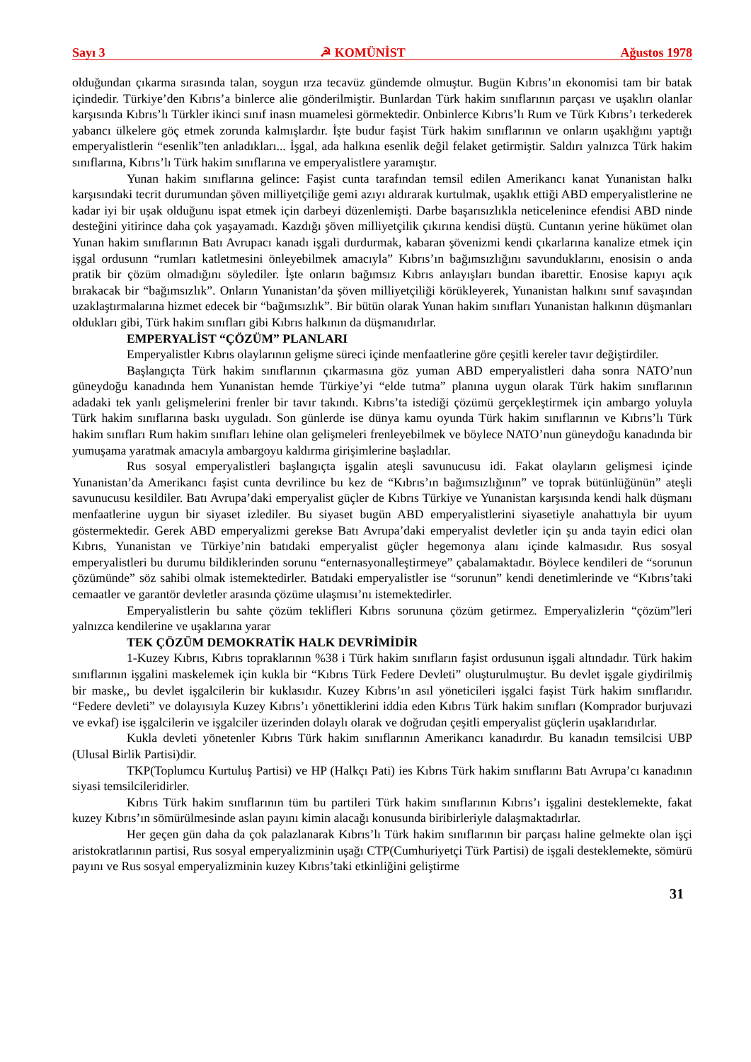Sayı 3 ☭ KOMÜNİST Ağustos 1978
olduğundan çıkarma sırasında talan, soygun ırza tecavüz gündemde olmuştur. Bugün Kıbrıs’ın ekonomisi tam bir batak içindedir. Türkiye’den Kıbrıs’a binlerce alie gönderilmiştir. Bunlardan Türk hakim sınıflarının parçası ve uşaklırı olanlar karşısında Kıbrıs’lı Türkler ikinci sınıf inasn muamelesi görmektedir. Onbinlerce Kıbrıs’lı Rum ve Türk Kıbrıs’ı terkederek yabancı ülkelere göç etmek zorunda kalmışlardır. İşte budur faşist Türk hakim sınıflarının ve onların uşaklığını yaptığı emperyalistlerin “esenlik”ten anladıkları... İşgal, ada halkına esenlik değil felaket getirmiştir. Saldırı yalnızca Türk hakim sınıflarına, Kıbrıs’lı Türk hakim sınıflarına ve emperyalistlere yaramıştır.
Yunan hakim sınıflarına gelince: Faşist cunta tarafından temsil edilen Amerikancı kanat Yunanistan halkı karşısındaki tecrit durumundan şöven milliyetçiliğe gemi azıyı aldırarak kurtulmak, uşaklık ettiği ABD emperyalistlerine ne kadar iyi bir uşak olduğunu ispat etmek için darbeyi düzenlemişti. Darbe başarısızlıkla neticelenince efendisi ABD ninde desteğini yitirince daha çok yaşayamadı. Kazdığı şöven milliyetçilik çıkırına kendisi düştü. Cuntanın yerine hükümet olan Yunan hakim sınıflarının Batı Avrupacı kanadı işgali durdurmak, kabaran şövenizmi kendi çıkarlarına kanalize etmek için işgal ordusunn “rumları katletmesini önleyebilmek amacıyla” Kıbrıs’ın bağımsızlığını savunduklarını, enosisin o anda pratik bir çözüm olmadığını söylediler. İşte onların bağımsız Kıbrıs anlayışları bundan ibarettir. Enosise kapıyı açık bırakacak bir “bağımsızlık”. Onların Yunanistan’da şöven milliyetçiliği körükleyerek, Yunanistan halkını sınıf savaşından uzaklaştırmalarına hizmet edecek bir “bağımsızlık”. Bir bütün olarak Yunan hakim sınıfları Yunanistan halkının düşmanları oldukları gibi, Türk hakim sınıfları gibi Kıbrıs halkının da düşmanıdırlar.
EMPERYALİST “ÇÖZÜM” PLANLARI
Emperyalistler Kıbrıs olaylarının gelişme süreci içinde menfaatlerine göre çeşitli kereler tavır değiştirdiler.
Başlangıçta Türk hakim sınıflarının çıkarmasına göz yuman ABD emperyalistleri daha sonra NATO’nun güneydoğu kanadında hem Yunanistan hemde Türkiye’yi “elde tutma” planına uygun olarak Türk hakim sınıflarının adadaki tek yanlı gelişmelerini frenler bir tavır takındı. Kıbrıs’ta istediği çözümü gerçekleştirmek için ambargo yoluyla Türk hakim sınıflarına baskı uyguladı. Son günlerde ise dünya kamu oyunda Türk hakim sınıflarının ve Kıbrıs’lı Türk hakim sınıfları Rum hakim sınıfları lehine olan gelişmeleri frenleyebilmek ve böylece NATO’nun güneydoğu kanadında bir yumuşama yaratmak amacıyla ambargoyu kaldırma girişimlerine başladılar.
Rus sosyal emperyalistleri başlangıçta işgalin ateşli savunucusu idi. Fakat olayların gelişmesi içinde Yunanistan’da Amerikancı faşist cunta devrilince bu kez de “Kıbrıs’ın bağımsızlığının” ve toprak bütünlüğünün” ateşli savunucusu kesildiler. Batı Avrupa’daki emperyalist güçler de Kıbrıs Türkiye ve Yunanistan karşısında kendi halk düşmanı menfaatlerine uygun bir siyaset izlediler. Bu siyaset bugün ABD emperyalistlerini siyasetiyle anahattıyla bir uyum göstermektedir. Gerek ABD emperyalizmi gerekse Batı Avrupa’daki emperyalist devletler için şu anda tayin edici olan Kıbrıs, Yunanistan ve Türkiye’nin batıdaki emperyalist güçler hegemonya alanı içinde kalmasıdır. Rus sosyal emperyalistleri bu durumu bildiklerinden sorunu “enternasyonalleştirmeye” çabalamaktadır. Böylece kendileri de “sorunun çözümünde” söz sahibi olmak istemektedirler. Batıdaki emperyalistler ise “sorunun” kendi denetimlerinde ve “Kıbrıs’taki cemaatler ve garantör devletler arasında çözüme ulaşmısı’nı istemektedirler.
Emperyalistlerin bu sahte çözüm teklifleri Kıbrıs sorununa çözüm getirmez. Emperyalizlerin “çözüm”leri yalnızca kendilerine ve uşaklarına yarar
TEK ÇÖZÜM DEMOKRATİK HALK DEVRİMİDİR
1-Kuzey Kıbrıs, Kıbrıs topraklarının %38 i Türk hakim sınıfların faşist ordusunun işgali altındadır. Türk hakim sınıflarının işgalini maskelemek için kukla bir “Kıbrıs Türk Federe Devleti” oluşturulmuştur. Bu devlet işgale giydirilmiş bir maske,, bu devlet işgalcilerin bir kuklasıdır. Kuzey Kıbrıs’ın asıl yöneticileri işgalci faşist Türk hakim sınıflarıdır. “Federe devleti” ve dolayısıyla Kuzey Kıbrıs’ı yönettiklerini iddia eden Kıbrıs Türk hakim sınıfları (Komprador burjuvazi ve evkaf) ise işgalcilerin ve işgalciler üzerinden dolaylı olarak ve doğrudan çeşitli emperyalist güçlerin uşaklarıdırlar.
Kukla devleti yönetenler Kıbrıs Türk hakim sınıflarının Amerikancı kanadırdır. Bu kanadın temsilcisi UBP (Ulusal Birlik Partisi)dir.
TKP(Toplumcu Kurtuluş Partisi) ve HP (Halkçı Pati) ies Kıbrıs Türk hakim sınıflarını Batı Avrupa’cı kanadının siyasi temsilcileridirler.
Kıbrıs Türk hakim sınıflarının tüm bu partileri Türk hakim sınıflarının Kıbrıs’ı işgalini desteklemekte, fakat kuzey Kıbrıs’ın sömürülmesinde aslan payını kimin alacağı konusunda biribirleriyle dalaşmaktadırlar.
Her geçen gün daha da çok palazlanarak Kıbrıs’lı Türk hakim sınıflarının bir parçası haline gelmekte olan işçi aristokratlarının partisi, Rus sosyal emperyalizminin uşağı CTP(Cumhuriyetçi Türk Partisi) de işgali desteklemekte, sömürü payını ve Rus sosyal emperyalizminin kuzey Kıbrıs’taki etkinliğini geliştirme
31